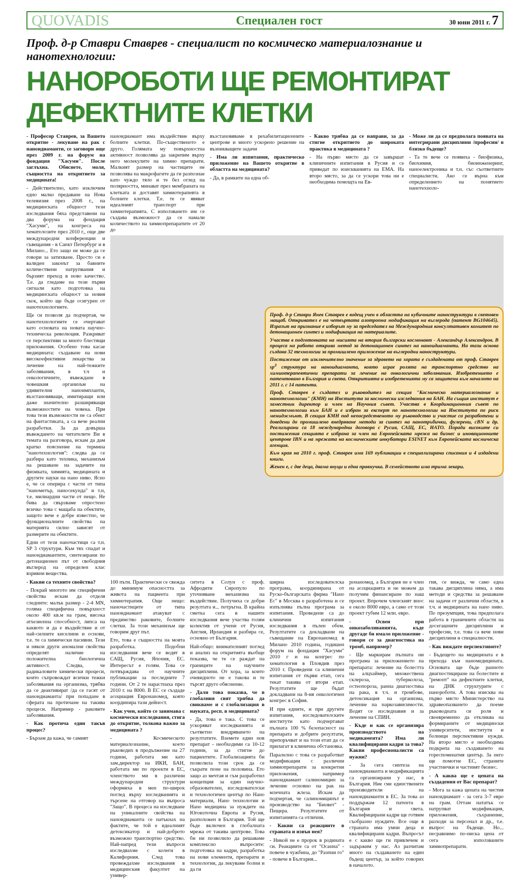QUOVADIS Специален гост 30 юни 2011 г. 7
Проф. д-р Ставри Ставрев - специалист по космическо материалознание и нанотехнологии:
НАНОРОБОТИ ЩЕ РЕМОНТИРАТ ДЕФЕКТНИТЕ КЛЕТКИ
- Професор Ставрев, за Вашето откритие - лекуване на рак с наноидиаманти, се заговори още през 2009 г. на форум на фондация "Хасуми". После заглъхна. Обяснете, моля, същността на откритието за медицината!
- Действително, като изключим едно малко предаване на Нова телевизия през 2008 г., на медицинската общност тези изследвания бяха представени на два форума на фондация "Хасуми", на конгреса на хематолозите през 2010 г., още две международни конференции и съвещания - в Санкт Петербург и в Милано... Ето защо не може да се говори за затихване. Просто си е валиден законът за бавните количествени натрупвания и бързият преход в ново качество. Т.е. да гледаме на тези първи сигнали като подготовка на медицинската общност за новия скок, който ще бъде осигурен от нанотехнологиите.
Ще си позволя да подчертая, че нанотехнологиите се очертават като основата на новата научно-техническа революция. Разкриват се перспективи за много блестящи приложения. Особено това касае медицината: създаване на нови високоефективни лекарства за лечение на най-тежките заболявания, в т.ч и онкологичните, въвеждане в човешкия организъм на удивителни наноимпланти, възстановяващи, имитиращи или даже значително разширяващи възможностите на човека. При това тези възможности не са обект на фантастиката, а са вече реални разработки. За да довърша въвеждането на читателите Ви в темата на разговора, искам да дам кратко пояснение на термина "нанотехнология": следва да се разбира като техника, механизъм на решаване на задачите на физиката, химията, медицината и другите науки на нано ниво. Ясно е, че се оперира с части от типа "нанометър, наносекунда" и т.н, т.е. милиардни части от нещо. Не бива да свързваме опростено всичко това с мащаба на обектите, защото вече е добре известно, че функционалните свойства на материята силно зависят от размерите на обектите.
Едни от тези наночастици са т.н. SP 3 структури. Към тях спадат и наноидиамантите, синтезирани по детонационен път от свободния въглерод на определен клас взривни вещества.
- Какви са техните свойства?
- Покрай многото им специфични свойства искам да отделя следните: малък размер - 2-4 MN, голяма специфична повърхност около 400 кв.м на грам, висока атхезионна способност, липса на каквото и да е въздействие и от най-силните киселини и основи, т.е. те са химически пасивни. Тези и някои други аномални свойства определят наличие на положителна биологична активност. Следва, че радикаловите химически процеси, които съпровождат всички тежки заболявания на организма, трябва да се деактивират /да се гасят от наноидиаманта/ при попадане в сферата на протичане на такива процеси. Например - раковите заболявания.
- Как протича един такъв процес?
- Бързам да кажа, че самият
наноидиамант има въздействие върху болните клетки. По-същественото е друго. Голямата му повърхностна активност позволява да закрепим върху него молекулите на химио препарати. Малкият размер на частиците не позволява на макрофагите да ги разпознае като чуждо тяло и те без оглед на полярността, минават през мембраната на клетката и доставят химиотерапевта в болните клетки. Т.е. те се явяват идеалният транспорт при химиотерапията. С използването им се създава възможност да се намали количеството на химиопрепаратите от 20 до
възстановяваме в рехабилитационните центрове и много ускорено решение на възникващите задачи
- Има ли изпитания, практическо приложение на Вашето откритие в областта на медицината?
- Да, в рамките на една об-
- Какво трябва да се направи, за да стигне откритието до широката практика в медицината ?
- На първо място да се завършат клиничните изпитания в Русия и се приведат по изискванията на ЕМА. На второ място, за да се ускори това ни е необходима помощта на Ев-
- Може ли да се предполага появата на интегрирани дисциплини /професии/ в близко бъдеще?
- Та те вече се появиха - биофизика, биохимия, биоинженеринг, наноелектроника и т.н. със съответните специалисти. Ако се върна към определението на понятието нанотехноло-
Проф. д-р Ставри Янев Ставрев е водещ учен в областта на кубичните наноструктури в световен мащаб. Откривател е на четвъртата алотропна модификация на въглерода (патент BG104645). Изразът на признание е изборът му за председател на Международния консултативен комитет по детонационен синтез и модификация на материалите.
Участва в подготовката на мисията на втория български космонавт - Александър Александров. В процеса на работа открива метод за детонационен синтез на наноидиаманти. На тази основа създава 32 технологии за промишлено приложение на въглеродни наноструктури.
Постижение от изключително значение за здравето на хората е създадената от проф. Ставрев sp<sup>3</sup> структура на наноидиаманта, която играе ролята на транспортно средство на химиотерапевтични препарати за лечение на онкологични заболявания. Изобретението е патентовано в България и света. Откритията и изобретенията му са защитени към началото на 2011 г. с 14 патента.
Проф. Ставрев е създател и ръководител на секция "Космическо материалознание и нанотехнологии" (КМН) на Института за космически изследвания на БАН. На същия институт е заместник директор и член на Научния съвет. Участва в Координационния съвет по нанотехнологии към БАН и е избран за експерт по нанотехнологии на Института по риск мениджмънт. В секция КМН под непосредственото му ръководство и участие са разработени и доведени до промишлено внедряване методи за синтез на нанотръбички, фулерени, cBN и др. Реализирани са 18 международни договора с Русия, САЩ, ЕС, НАТО. Поради високите си постижения секцията е избрана за член на Европейската мрежа на бизнес и иновационните центрове IBN и на мрежата на космическите инкубатори ESINET към Европейската космическа агенция.
Към края на 2010 г. проф. Ставрев има 169 публикации в специализирани списания и 4 издадени книги.
Женен е, с две деца, двама внуци и една правнучка. В семейството има трима лекари.
100 пъти. Практически се свежда до минимум опасността за живота на пациента при химиотерапия. Още нещо: наночастиците от типа наноидиамант атакуват с предимство раковите, болните слетки. За този механизъм ще говорим друг път.
Ето, това е същността на моята разработка. Подобни изследвания вече се водят в САЩ, Русия, Япония, ЕС. Интересът е голям. Това се потвърждава от научните публикации за последните 7 години. От 2 те нарастнаха през 2010 г. на 8000. В ЕС се създаде асоциация Евронаномед, която координира тази дейност.
- Как учен, който се занимава с космически изследвания, стига до откритие, толкова важно за медицината ?
- Космическото материалознание, което ръководих в продължение на 27 години, работата ми като зам.директор на ИКИ, БАН, работата ми по проекти в ЕС, членството ми в различни международни структури оформиха в мен по-широк поглед върху изследванията и търсене на отговор на въпроса "Защо". В процеса на изследване на уникалните свойства на наноидиаманта се натъкнах на фактите, че той е идеалният детоксикатор и най-доброто възможно транспортно средство. Най-напред тези въпроси изследвахме с колеги в Калифорния. След това провеждахме изследвания в медицинския факултет на универ-
ситета в Солун с проф. Афродити Сиропуло по уточняване механизма на въздействие. Получиха се добри резултата и... потръгна. В крайна сметка сега в нашите изследвания вече участва голям колектив от учени от Русия, Англия, Ирландия и разбира се, основно от България.
Най-общо: внимателният поглед и анализ на откритията въобще показва, че те се раждат на границите на научните дисциплини. От хора, за които очевидното не е такова и те търсят друго обяснение.
- Дали това показва, че в глобалния свят трябва да свикваме и с глобализация в науката, респ. в медицината?
- Да, това е така. С това се ускоряват изследванията и съответно внедряването на резултатите. Вземете един нов препарат - необходими са 10-12 години, за да стигне до пациентите. Глобализацията би позволила този срок да се съкрати поне на половина. Ето защо аз мечтая и съм разработил концепция за един научно-образователен, изследователски и технологичен център по Нано материали, Нано технологии и Нано медицина за нуждите на Югоизточна Европа и Русия, разположен в България. Той ще бъде включен в глобалната мрежа от такива центрове. Това би ни позволило да решаваме комплексно въпросите: подготовка на кадри, разработка на нови елементи, препарати и технологии, да лекуваме болни и да ги
ширна изследователска програма, координирана от Руско-българската фирма "Нано Ес" в Москва е разработена и се изпълнява пълна програма за изпитания. Проведени са до клинични изпитания изследвания в пълен обем. Резултатите са докладвани на съвещание на Евронаномед в Милано 2010 година, годишен форум на фондация "Хасуми" 2010 г и на конгрес по хематология в Пловдив през 2010 г. Проведени са клинични изпитания от първи етап, сега текат такива от втори етап. Резултатите ще бъдат докладвани на 8-ия онкологичен конгрес в София.
И при едните, и при другите изпитания, изследователските институти като подчертават пълната 100 % безопасност на препарата и добрите резултати, препоръчват и на този етап да се прилагат в клинична обстановка.
Паралелно с това се разработват модификации с различни химиопрепарати за конкретни приложения, например наноидиамант салиномицин за лечение основно на рак на млечната жлеза. Искам да подчертая, че салиномицинът е производство на "Биовет" - Пещера. Резултатите от изпитанията са отлични.
- Какви са реакциите в страната и извън нея?
- Никой не е пророк в родината си. Реакциите са от "Осанна" - повече в чужбина, до "Разпни го" - повече в България...
ронаномед, а България не е член на асоциацията и не можем да получим финансиране по наш проект. Впрочем членският внос е около 8000 евро, а само от този проект губим 12 млн. евро.
- Освен при онкозаболяванията, къде другаде би имало приложение - говори се за диагностика на тромб, например?
- Ще маркирам пълната ни програма за приложението на препарата: лечение на болестта на алцхаймер, множествена склероза, туберколоза, остеопороза, ранна диагностика на рака, в т.ч. и тромбове, детоксикация на организма, лечение на наркозависимости. Водят се изследнавия и за лечение на СПИН.
- Къде и как се организира производството на медикамента? Има ли квалифицирани кадри за това? Какви професионалисти са нужни?
- За сега синтеза на наноидиаманта и модификацията са организирани у нас, в България. Ние сме единствените производители на наноидиаманти в ЕС. За това аз поддържам 12 патента в България и света. Квалифицирани кадри ще готвим съобразно нуждите. Все още в страната има умни деца и квалифицирани кадри. Въпросът е с какво ще ги привлечем и задържим у нас. Аз разчитам много на създаването на един бъдещ център, за който говорих в началото.
гия, се вижда, че само една такава дисциплина няма, а има методи и средства за решаване на задачи от различни области, в т.ч. и медицината на нано ниво. По презумпция, това предполага работа в граничните области на досегашните дисциплини и професии, т.е. това са вече нови дисциплини и специалности.
- Как виждате перспективите?
- Бъдещето на медицината е в прехода към наномедицината. Основата ще бъде ранното диагностициране на болестите и "ремонт" на дефектните клетки, на ДНК структурите с нанороботи. А това изисква на първо място Министерство на здравеопазването да поеме ръководната си роля и своевременно да откликва на формираните от медицински университети, институти и болници перспективни нужди. На второ място е необходима подкрепа на създаването на гореспоменатия център. За него ще помогне ЕС, страните участнички и частният бизнес.
- А каква ще е цената на създадения от Вас препарат?
- Мога за кажа цената на чистия наноидиамант - за сега 3-7 евро на грам. Оттам нататък се натрупват модификация, приложения, съхранение, разходи за персонал и др., т.е. въпрос на бъдеще. Но... несравнимо по-ниска цена от сега използваните химиопрепарати.